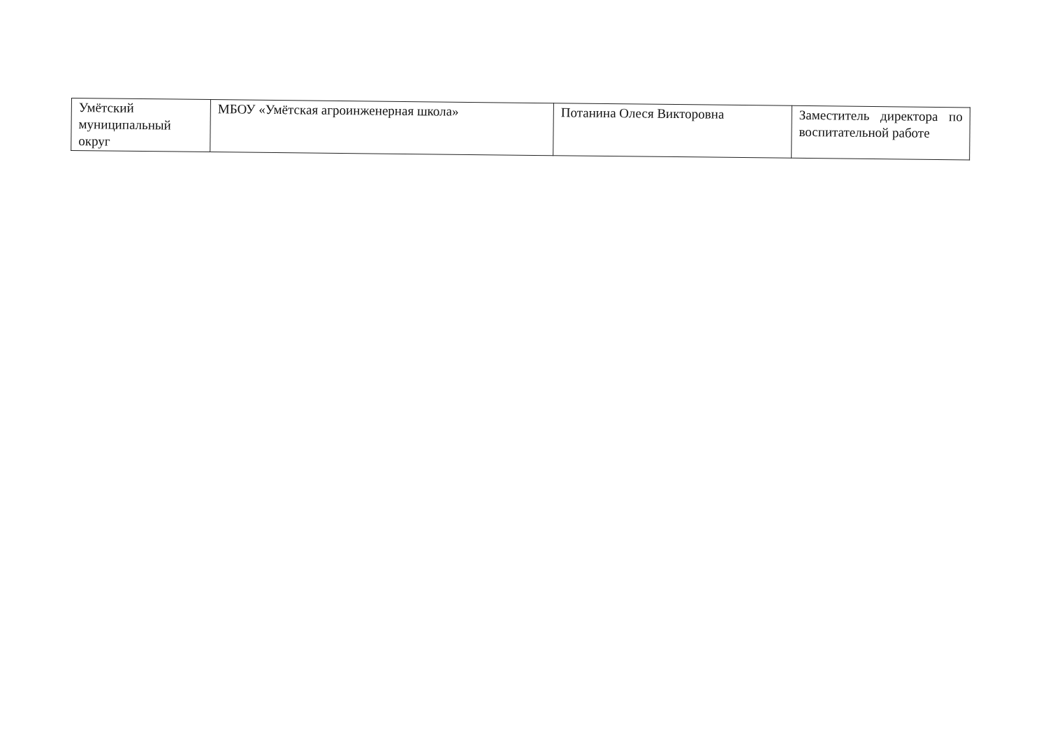| Умётский муниципальный округ | МБОУ «Умётская агроинженерная школа» | Потанина Олеся Викторовна | Заместитель директора по воспитательной работе |